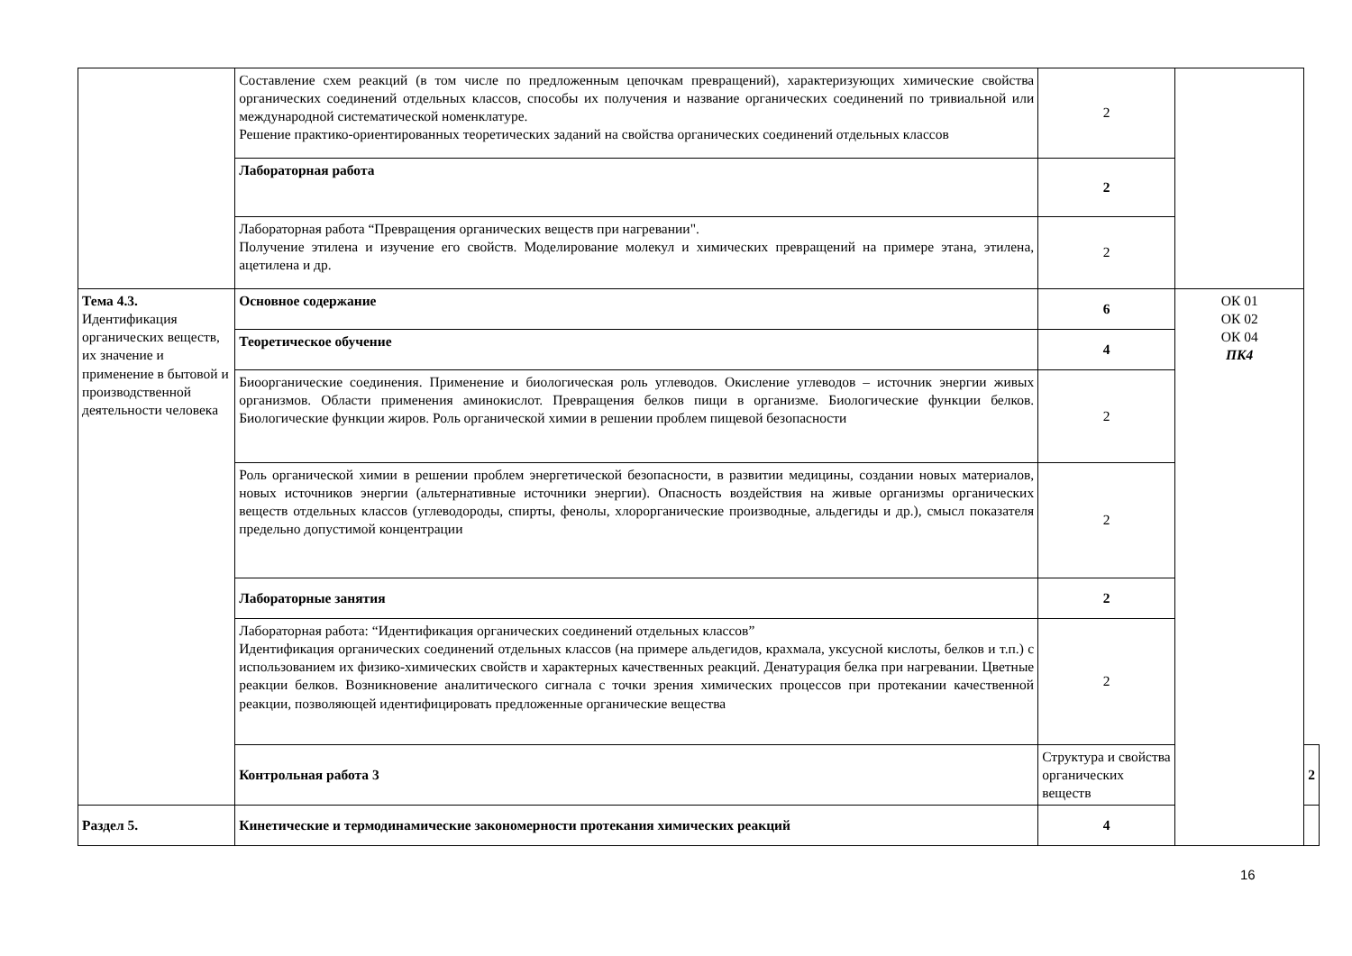| | Составление схем реакций (в том числе по предложенным цепочкам превращений), характеризующих химические свойства органических соединений отдельных классов, способы их получения и название органических соединений по тривиальной или международной систематической номенклатуре. Решение практико-ориентированных теоретических заданий на свойства органических соединений отдельных классов | 2 | | |
| | Лабораторная работа | 2 | | |
| | Лабораторная работа “Превращения органических веществ при нагревании". Получение этилена и изучение его свойств. Моделирование молекул и химических превращений на примере этана, этилена, ацетилена и др. | 2 | | |
| Тема 4.3. Идентификация органических веществ, их значение и применение в бытовой и производственной деятельности человека | Основное содержание | 6 | ОК 01 ОК 02 ОК 04 ПК4 | |
| | Теоретическое обучение | 4 | | |
| | Биоорганические соединения. Применение и биологическая роль углеводов. Окисление углеводов – источник энергии живых организмов. Области применения аминокислот. Превращения белков пищи в организме. Биологические функции белков. Биологические функции жиров. Роль органической химии в решении проблем пищевой безопасности | 2 | | |
| | Роль органической химии в решении проблем энергетической безопасности, в развитии медицины, создании новых материалов, новых источников энергии (альтернативные источники энергии). Опасность воздействия на живые организмы органических веществ отдельных классов (углеводороды, спирты, фенолы, хлорорганические производные, альдегиды и др.), смысл показателя предельно допустимой концентрации | 2 | | |
| | Лабораторные занятия | 2 | | |
| | Лабораторная работа: “Идентификация органических соединений отдельных классов” Идентификация органических соединений отдельных классов (на примере альдегидов, крахмала, уксусной кислоты, белков и т.п.) с использованием их физико-химических свойств и характерных качественных реакций. Денатурация белка при нагревании. Цветные реакции белков. Возникновение аналитического сигнала с точки зрения химических процессов при протекании качественной реакции, позволяющей идентифицировать предложенные органические вещества | 2 | | |
| | Контрольная работа 3 | Структура и свойства органических веществ | | 2 |
| Раздел 5. | Кинетические и термодинамические закономерности протекания химических реакций | 4 | | |
16